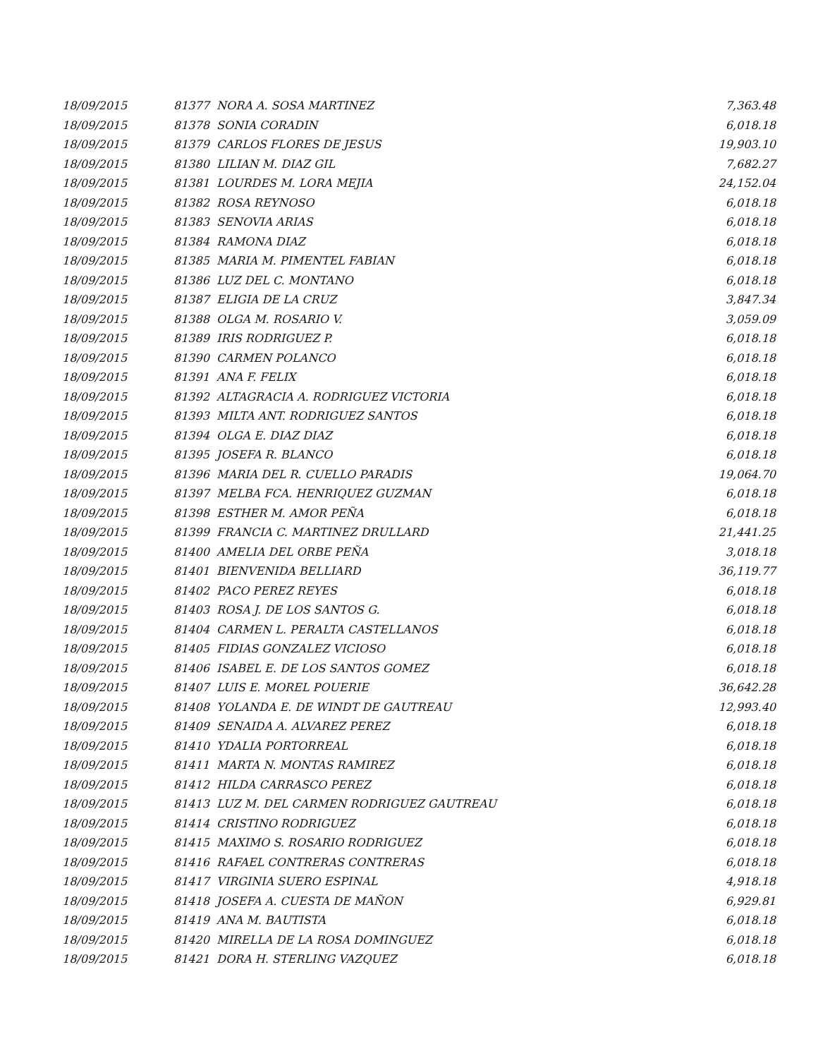| 18/09/2015 | 81377 NORA A. SOSA MARTINEZ | 7,363.48 |
| 18/09/2015 | 81378 SONIA CORADIN | 6,018.18 |
| 18/09/2015 | 81379 CARLOS FLORES DE JESUS | 19,903.10 |
| 18/09/2015 | 81380 LILIAN M. DIAZ GIL | 7,682.27 |
| 18/09/2015 | 81381 LOURDES M. LORA MEJIA | 24,152.04 |
| 18/09/2015 | 81382 ROSA REYNOSO | 6,018.18 |
| 18/09/2015 | 81383 SENOVIA ARIAS | 6,018.18 |
| 18/09/2015 | 81384 RAMONA DIAZ | 6,018.18 |
| 18/09/2015 | 81385 MARIA M. PIMENTEL FABIAN | 6,018.18 |
| 18/09/2015 | 81386 LUZ DEL C. MONTANO | 6,018.18 |
| 18/09/2015 | 81387 ELIGIA DE LA CRUZ | 3,847.34 |
| 18/09/2015 | 81388 OLGA M. ROSARIO V. | 3,059.09 |
| 18/09/2015 | 81389 IRIS RODRIGUEZ P. | 6,018.18 |
| 18/09/2015 | 81390 CARMEN POLANCO | 6,018.18 |
| 18/09/2015 | 81391 ANA F. FELIX | 6,018.18 |
| 18/09/2015 | 81392 ALTAGRACIA A. RODRIGUEZ VICTORIA | 6,018.18 |
| 18/09/2015 | 81393 MILTA ANT. RODRIGUEZ SANTOS | 6,018.18 |
| 18/09/2015 | 81394 OLGA E. DIAZ DIAZ | 6,018.18 |
| 18/09/2015 | 81395 JOSEFA R. BLANCO | 6,018.18 |
| 18/09/2015 | 81396 MARIA DEL R. CUELLO PARADIS | 19,064.70 |
| 18/09/2015 | 81397 MELBA FCA. HENRIQUEZ GUZMAN | 6,018.18 |
| 18/09/2015 | 81398 ESTHER M. AMOR PEÑA | 6,018.18 |
| 18/09/2015 | 81399 FRANCIA C. MARTINEZ DRULLARD | 21,441.25 |
| 18/09/2015 | 81400 AMELIA DEL ORBE PEÑA | 3,018.18 |
| 18/09/2015 | 81401 BIENVENIDA BELLIARD | 36,119.77 |
| 18/09/2015 | 81402 PACO PEREZ REYES | 6,018.18 |
| 18/09/2015 | 81403 ROSA J. DE LOS SANTOS G. | 6,018.18 |
| 18/09/2015 | 81404 CARMEN L. PERALTA CASTELLANOS | 6,018.18 |
| 18/09/2015 | 81405 FIDIAS GONZALEZ VICIOSO | 6,018.18 |
| 18/09/2015 | 81406 ISABEL E. DE LOS SANTOS GOMEZ | 6,018.18 |
| 18/09/2015 | 81407 LUIS E. MOREL POUERIE | 36,642.28 |
| 18/09/2015 | 81408 YOLANDA E. DE WINDT DE GAUTREAU | 12,993.40 |
| 18/09/2015 | 81409 SENAIDA A. ALVAREZ PEREZ | 6,018.18 |
| 18/09/2015 | 81410 YDALIA PORTORREAL | 6,018.18 |
| 18/09/2015 | 81411 MARTA N. MONTAS RAMIREZ | 6,018.18 |
| 18/09/2015 | 81412 HILDA CARRASCO PEREZ | 6,018.18 |
| 18/09/2015 | 81413 LUZ M. DEL CARMEN RODRIGUEZ GAUTREAU | 6,018.18 |
| 18/09/2015 | 81414 CRISTINO RODRIGUEZ | 6,018.18 |
| 18/09/2015 | 81415 MAXIMO S. ROSARIO RODRIGUEZ | 6,018.18 |
| 18/09/2015 | 81416 RAFAEL CONTRERAS CONTRERAS | 6,018.18 |
| 18/09/2015 | 81417 VIRGINIA SUERO ESPINAL | 4,918.18 |
| 18/09/2015 | 81418 JOSEFA A. CUESTA DE MAÑON | 6,929.81 |
| 18/09/2015 | 81419 ANA M. BAUTISTA | 6,018.18 |
| 18/09/2015 | 81420 MIRELLA DE LA ROSA DOMINGUEZ | 6,018.18 |
| 18/09/2015 | 81421 DORA H. STERLING VAZQUEZ | 6,018.18 |